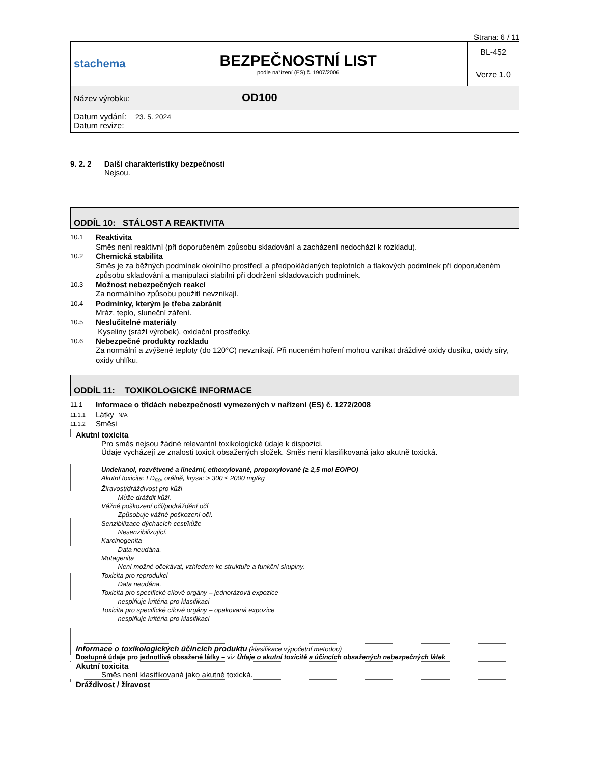Strana: 6 / 11
| stachema | BEZPEČNOSTNÍ LIST podle nařízení (ES) č. 1907/2006 | BL-452 |
| | | Verze 1.0 |
| Název výrobku: OD100 | | |
| Datum vydání: 23. 5. 2024 Datum revize: | | |
9. 2. 2 Další charakteristiky bezpečnosti
Nejsou.
ODDÍL 10: STÁLOST A REAKTIVITA
10.1
Reaktivita
Směs není reaktivní (při doporučeném způsobu skladování a zacházení nedochází k rozkladu).
10.2
Chemická stabilita
Směs je za běžných podmínek okolního prostředí a předpokládaných teplotních a tlakových podmínek při doporučeném způsobu skladování a manipulaci stabilní při dodržení skladovacích podmínek.
10.3
Možnost nebezpečných reakcí
Za normálního způsobu použití nevznikají.
10.4
Podmínky, kterým je třeba zabránit
Mráz, teplo, sluneční záření.
10.5
Neslučitelné materiály
Kyseliny (sráží výrobek), oxidační prostředky.
10.6
Nebezpečné produkty rozkladu
Za normální a zvýšené teploty (do 120°C) nevznikají. Při nuceném hoření mohou vznikat dráždivé oxidy dusíku, oxidy síry, oxidy uhlíku.
ODDÍL 11: TOXIKOLOGICKÉ INFORMACE
11.1 Informace o třídách nebezpečnosti vymezených v nařízení (ES) č. 1272/2008
11.1.1 Látky N/A
11.1.2 Směsi
Akutní toxicita
Pro směs nejsou žádné relevantní toxikologické údaje k dispozici.
Údaje vycházejí ze znalosti toxicit obsažených složek. Směs není klasifikovaná jako akutně toxická.
Undekanol, rozvětvené a lineární, ethoxylované, propoxylované (≥ 2,5 mol EO/PO)
Akutní toxicita: LD<sub>50</sub>, orálně, krysa: > 300 ≤ 2000 mg/kg
Žíravost/dráždivost pro kůži
Může dráždit kůži.
Vážné poškození očí/podráždění očí
Způsobuje vážné poškození očí.
Senzibilizace dýchacích cest/kůže
Nesenzibilizující.
Karcinogenita
Data neudána.
Mutagenita
Není možné očekávat, vzhledem ke struktuře a funkční skupiny.
Toxicita pro reprodukci
Data neudána.
Toxicita pro specifické cílové orgány – jednorázová expozice
nesplňuje kritéria pro klasifikaci
Toxicita pro specifické cílové orgány – opakovaná expozice
nesplňuje kritéria pro klasifikaci
Informace o toxikologických účincích produktu (klasifikace výpočetní metodou)
Dostupné údaje pro jednotlivé obsažené látky – viz Údaje o akutní toxicitě a účincích obsažených nebezpečných látek
Akutní toxicita
Směs není klasifikovaná jako akutně toxická.
Dráždivost / žíravost